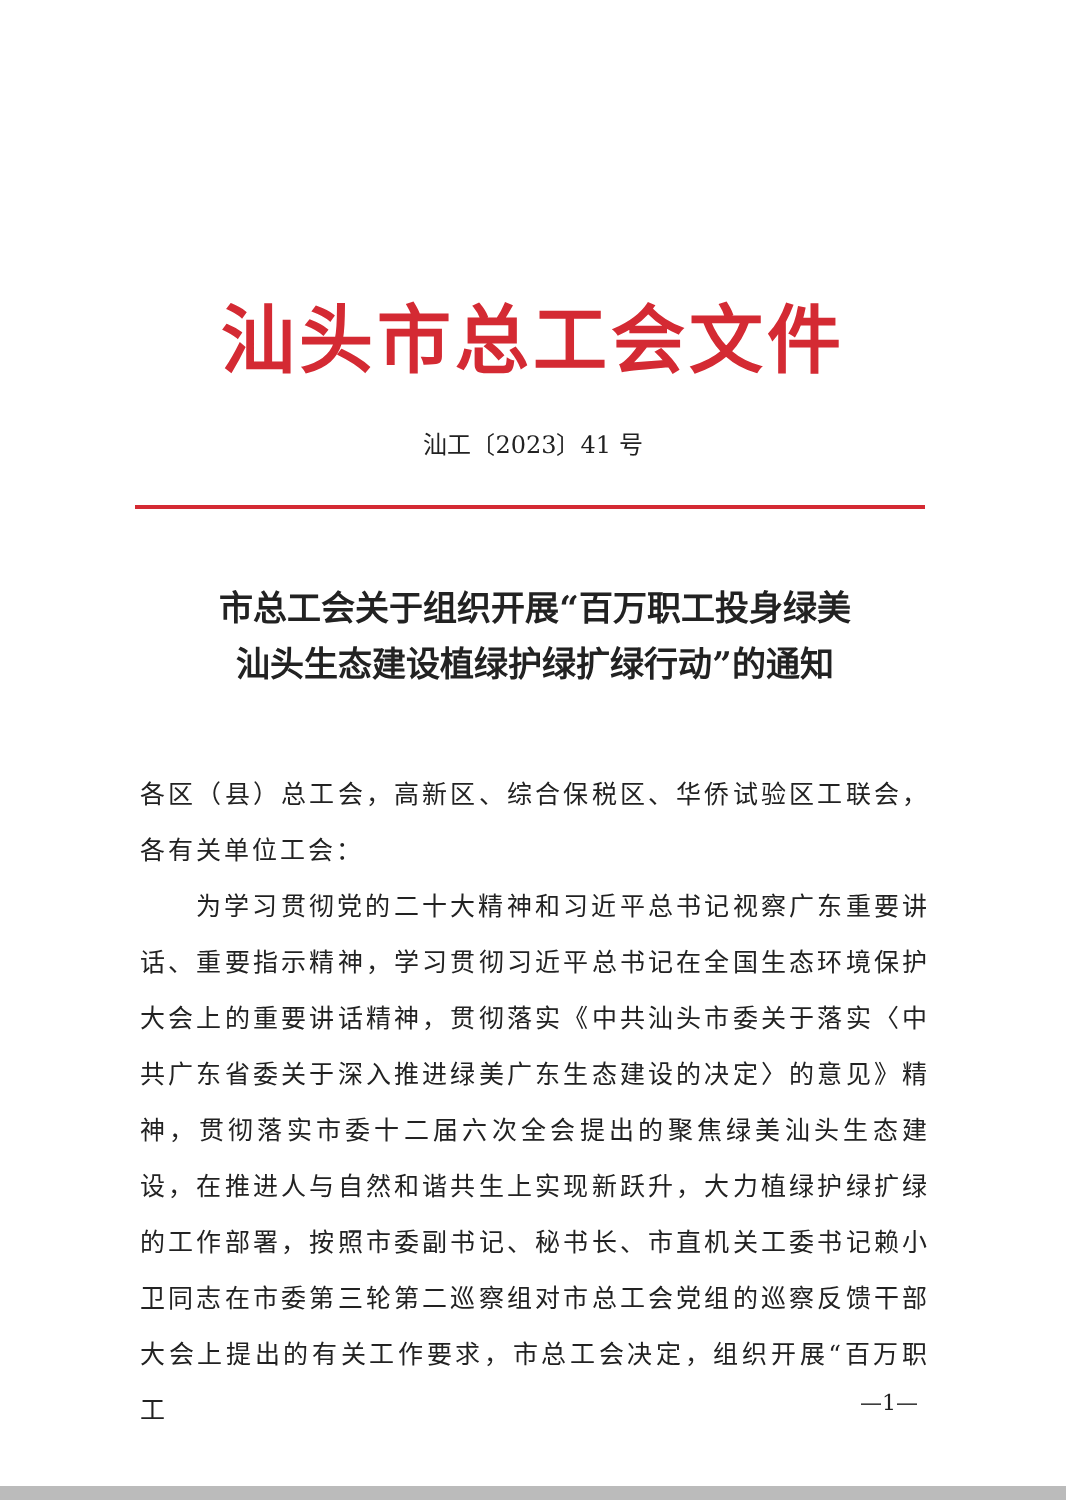汕头市总工会文件
汕工〔2023〕41 号
市总工会关于组织开展“百万职工投身绿美
汕头生态建设植绿护绿扩绿行动”的通知
各区（县）总工会，高新区、综合保税区、华侨试验区工联会，各有关单位工会：
为学习贯彻党的二十大精神和习近平总书记视察广东重要讲话、重要指示精神，学习贯彻习近平总书记在全国生态环境保护大会上的重要讲话精神，贯彻落实《中共汕头市委关于落实〈中共广东省委关于深入推进绿美广东生态建设的决定〉的意见》精神，贯彻落实市委十二届六次全会提出的聚焦绿美汕头生态建设，在推进人与自然和谐共生上实现新跃升，大力植绿护绿扩绿的工作部署，按照市委副书记、秘书长、市直机关工委书记赖小卫同志在市委第三轮第二巡察组对市总工会党组的巡察反馈干部大会上提出的有关工作要求，市总工会决定，组织开展“百万职工
—1—